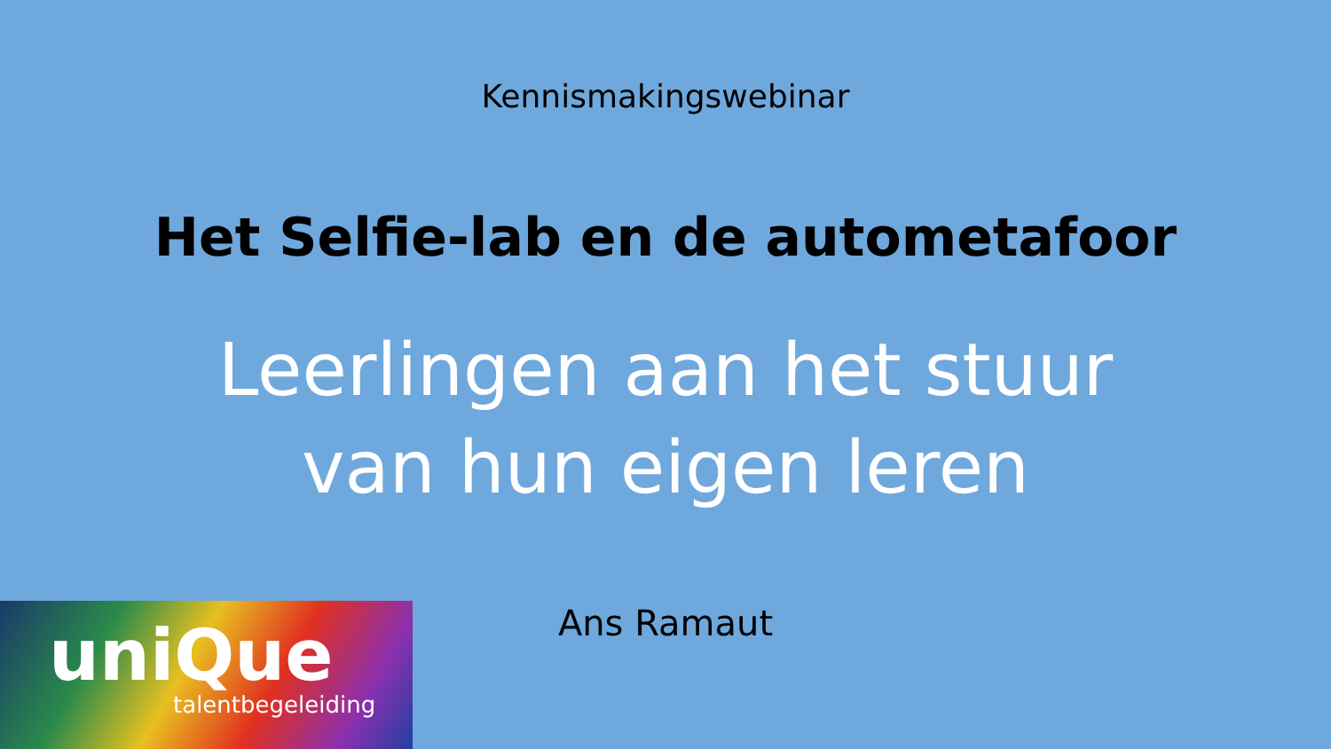Kennismakingswebinar
Het Selfie-lab en de autometafoor
Leerlingen aan het stuur
van hun eigen leren
uniQue
talentbegeleiding
Ans Ramaut